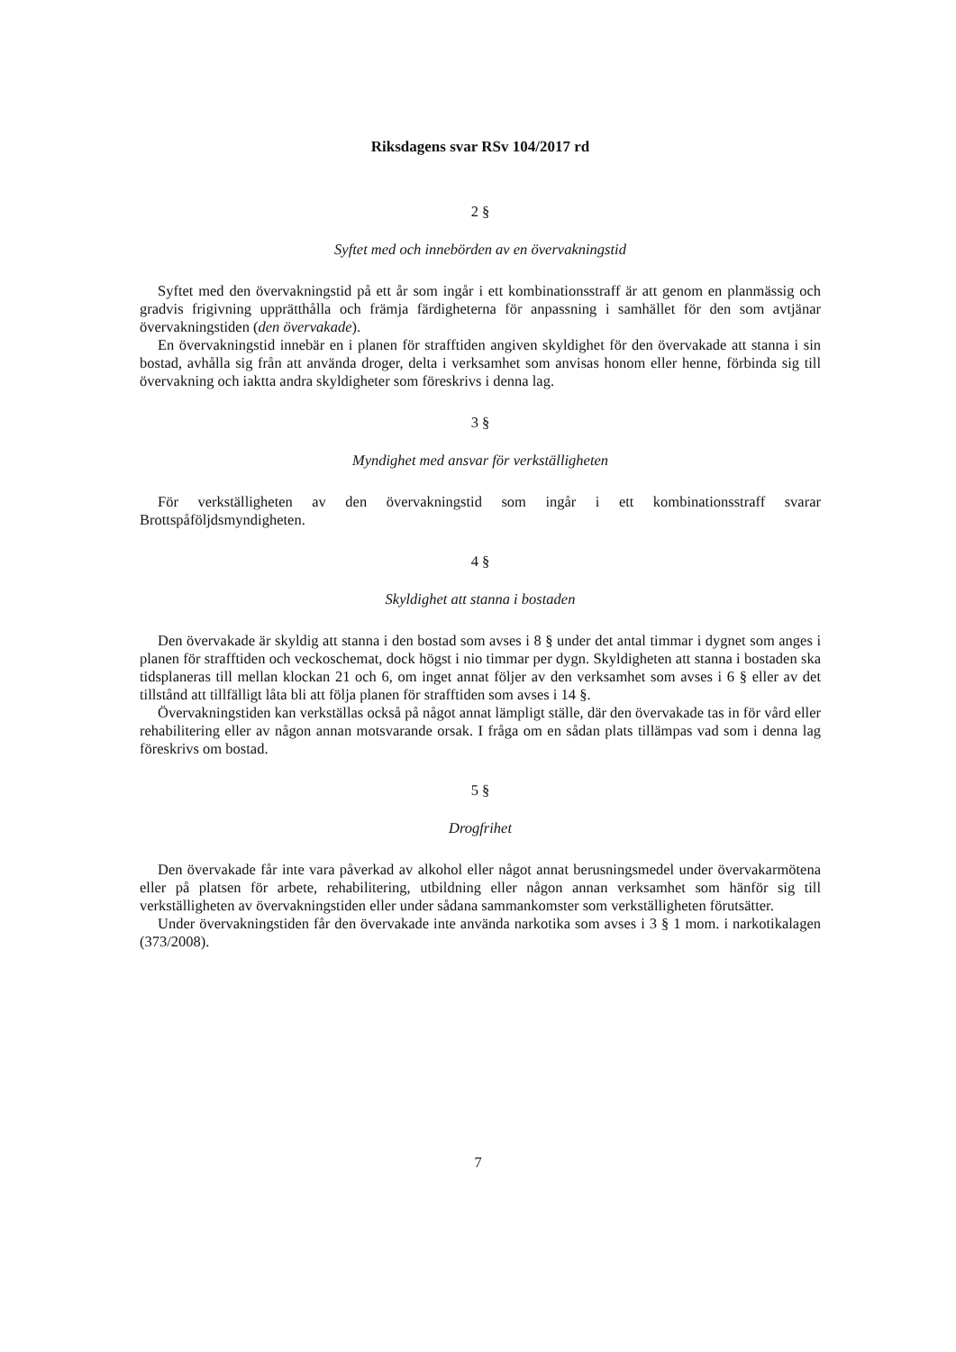Riksdagens svar RSv 104/2017 rd
2 §
Syftet med och innebörden av en övervakningstid
Syftet med den övervakningstid på ett år som ingår i ett kombinationsstraff är att genom en planmässig och gradvis frigivning upprätthålla och främja färdigheterna för anpassning i samhället för den som avtjänar övervakningstiden (den övervakade).
En övervakningstid innebär en i planen för strafftiden angiven skyldighet för den övervakade att stanna i sin bostad, avhålla sig från att använda droger, delta i verksamhet som anvisas honom eller henne, förbinda sig till övervakning och iaktta andra skyldigheter som föreskrivs i denna lag.
3 §
Myndighet med ansvar för verkställigheten
För verkställigheten av den övervakningstid som ingår i ett kombinationsstraff svarar Brottspåföljdsmyndigheten.
4 §
Skyldighet att stanna i bostaden
Den övervakade är skyldig att stanna i den bostad som avses i 8 § under det antal timmar i dygnet som anges i planen för strafftiden och veckoschemat, dock högst i nio timmar per dygn. Skyldigheten att stanna i bostaden ska tidsplaneras till mellan klockan 21 och 6, om inget annat följer av den verksamhet som avses i 6 § eller av det tillstånd att tillfälligt låta bli att följa planen för strafftiden som avses i 14 §.
Övervakningstiden kan verkställas också på något annat lämpligt ställe, där den övervakade tas in för vård eller rehabilitering eller av någon annan motsvarande orsak. I fråga om en sådan plats tillämpas vad som i denna lag föreskrivs om bostad.
5 §
Drogfrihet
Den övervakade får inte vara påverkad av alkohol eller något annat berusningsmedel under övervakarmötena eller på platsen för arbete, rehabilitering, utbildning eller någon annan verksamhet som hänför sig till verkställigheten av övervakningstiden eller under sådana sammankomster som verkställigheten förutsätter.
Under övervakningstiden får den övervakade inte använda narkotika som avses i 3 § 1 mom. i narkotikalagen (373/2008).
7